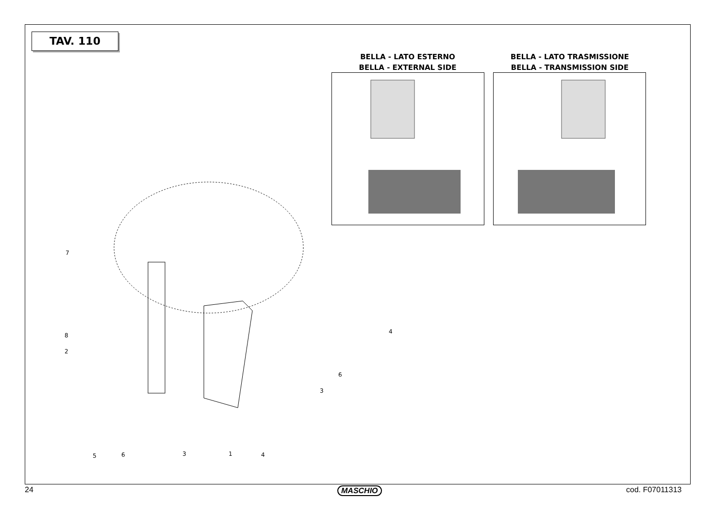TAV. 110
BELLA - LATO ESTERNO
BELLA - EXTERNAL SIDE
BELLA - LATO TRASMISSIONE
BELLA - TRANSMISSION SIDE
7
8
2
4
6
3
5 6 3 1 4
24 MASCHIO cod. F07011313